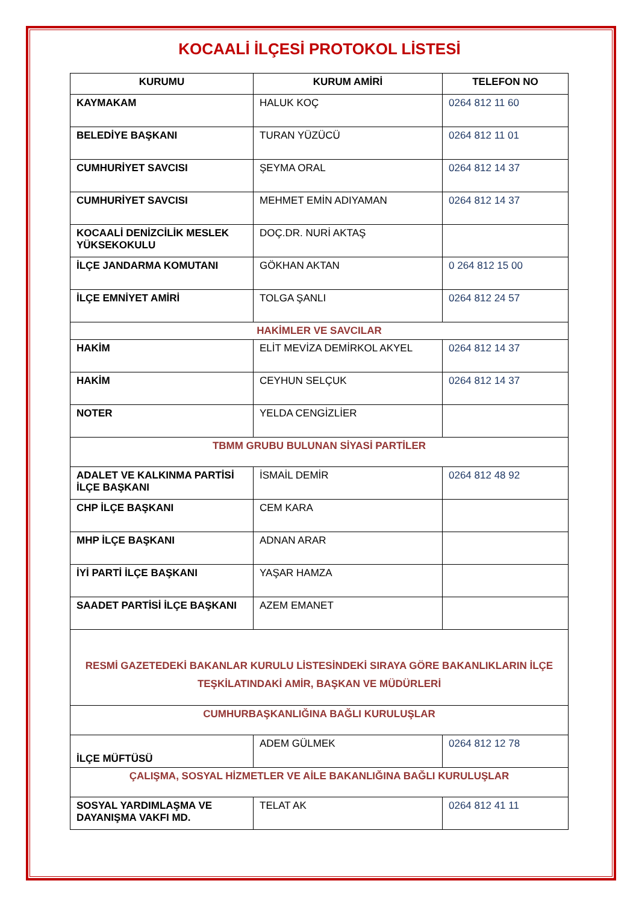KOCAALİ İLÇESİ PROTOKOL LİSTESİ
| KURUMU | KURUM AMİRİ | TELEFON NO |
| --- | --- | --- |
| KAYMAKAM | HALUK KOÇ | 0264 812 11 60 |
| BELEDİYE BAŞKANI | TURAN YÜZÜCÜ | 0264 812 11 01 |
| CUMHURİYET SAVCISI | ŞEYMA ORAL | 0264 812 14 37 |
| CUMHURİYET SAVCISI | MEHMET EMİN ADIYAMAN | 0264 812 14 37 |
| KOCAALİ DENİZCİLİK MESLEK YÜKSEKOKULU | DOÇ.DR. NURİ AKTAŞ | |
| İLÇE JANDARMA KOMUTANI | GÖKHAN AKTAN | 0 264 812 15 00 |
| İLÇE EMNİYET AMİRİ | TOLGA ŞANLI | 0264 812 24 57 |
| HAKİMLER VE SAVCILAR | | |
| HAKİM | ELİT MEVİZA DEMİRKOL AKYEL | 0264 812 14 37 |
| HAKİM | CEYHUN SELÇUK | 0264 812 14 37 |
| NOTER | YELDA CENGİZLİER | |
| TBMM GRUBU BULUNAN SİYASİ PARTİLER | | |
| ADALET VE KALKINMA PARTİSİ İLÇE BAŞKANI | İSMAİL DEMİR | 0264 812 48 92 |
| CHP İLÇE BAŞKANI | CEM KARA | |
| MHP İLÇE BAŞKANI | ADNAN ARAR | |
| İYİ PARTİ İLÇE BAŞKANI | YAŞAR HAMZA | |
| SAADET PARTİSİ İLÇE BAŞKANI | AZEM EMANET | |
| RESMİ GAZETEDEKİ BAKANLAR KURULU LİSTESİNDEKİ SIRAYA GÖRE BAKANLIKLARIN İLÇE TEŞKİLATINDAKİ AMİR, BAŞKAN VE MÜDÜRLERİ | | |
| CUMHURBAŞKANLIĞINA BAĞLI KURULUŞLAR | | |
| İLÇE MÜFTÜSÜ | ADEM GÜLMEK | 0264 812 12 78 |
| ÇALIŞMA, SOSYAL HİZMETLER VE AİLE BAKANLIĞINA BAĞLI KURULUŞLAR | | |
| SOSYAL YARDIMLAŞMA VE DAYANIŞMA VAKFI MD. | TELAT AK | 0264 812 41 11 |